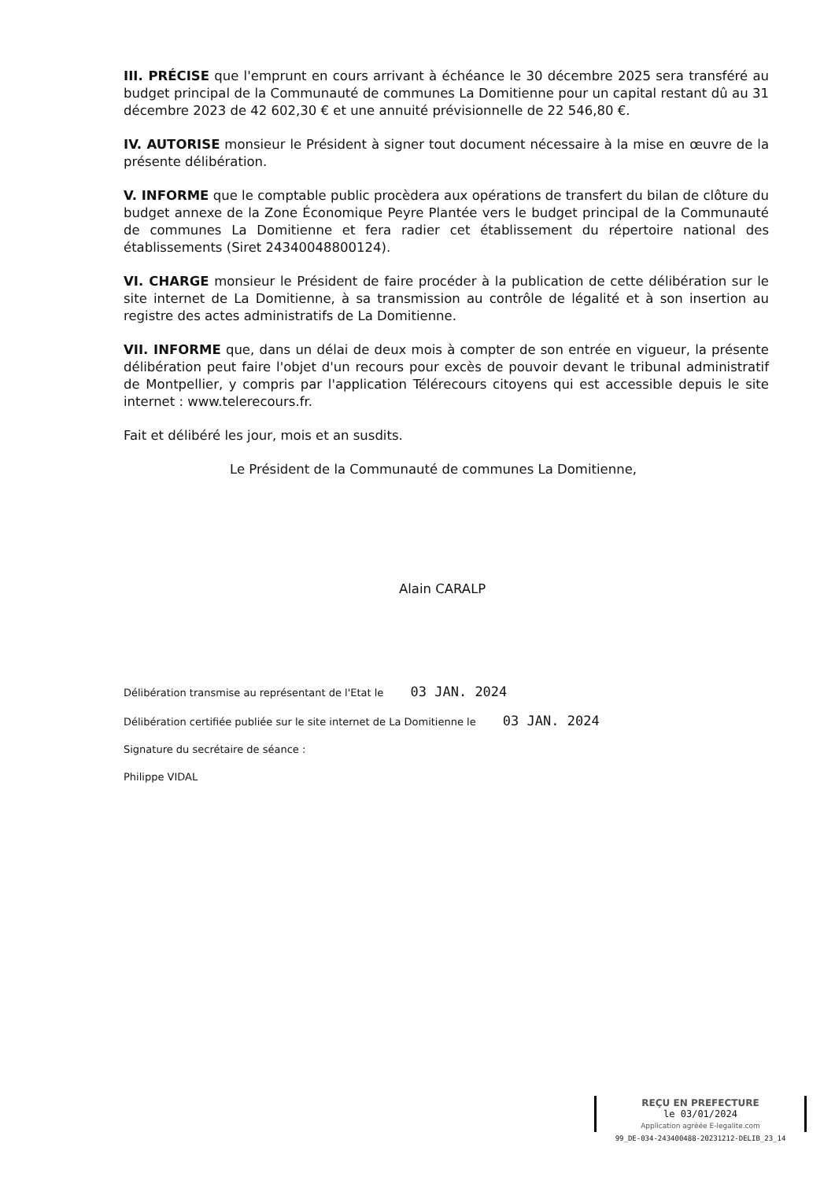III. PRÉCISE que l'emprunt en cours arrivant à échéance le 30 décembre 2025 sera transféré au budget principal de la Communauté de communes La Domitienne pour un capital restant dû au 31 décembre 2023 de 42 602,30 € et une annuité prévisionnelle de 22 546,80 €.
IV. AUTORISE monsieur le Président à signer tout document nécessaire à la mise en œuvre de la présente délibération.
V. INFORME que le comptable public procèdera aux opérations de transfert du bilan de clôture du budget annexe de la Zone Économique Peyre Plantée vers le budget principal de la Communauté de communes La Domitienne et fera radier cet établissement du répertoire national des établissements (Siret 24340048800124).
VI. CHARGE monsieur le Président de faire procéder à la publication de cette délibération sur le site internet de La Domitienne, à sa transmission au contrôle de légalité et à son insertion au registre des actes administratifs de La Domitienne.
VII. INFORME que, dans un délai de deux mois à compter de son entrée en vigueur, la présente délibération peut faire l'objet d'un recours pour excès de pouvoir devant le tribunal administratif de Montpellier, y compris par l'application Télérecours citoyens qui est accessible depuis le site internet : www.telerecours.fr.
Fait et délibéré les jour, mois et an susdits.
Le Président de la Communauté de communes La Domitienne,
Alain CARALP
Délibération transmise au représentant de l'Etat le 03 JAN. 2024
Délibération certifiée publiée sur le site internet de La Domitienne le 03 JAN. 2024
Signature du secrétaire de séance :
Philippe VIDAL
REÇU EN PREFECTURE
le 03/01/2024
Application agréée E-legalite.com
99_DE-034-243400488-20231212-DELIB_23_14